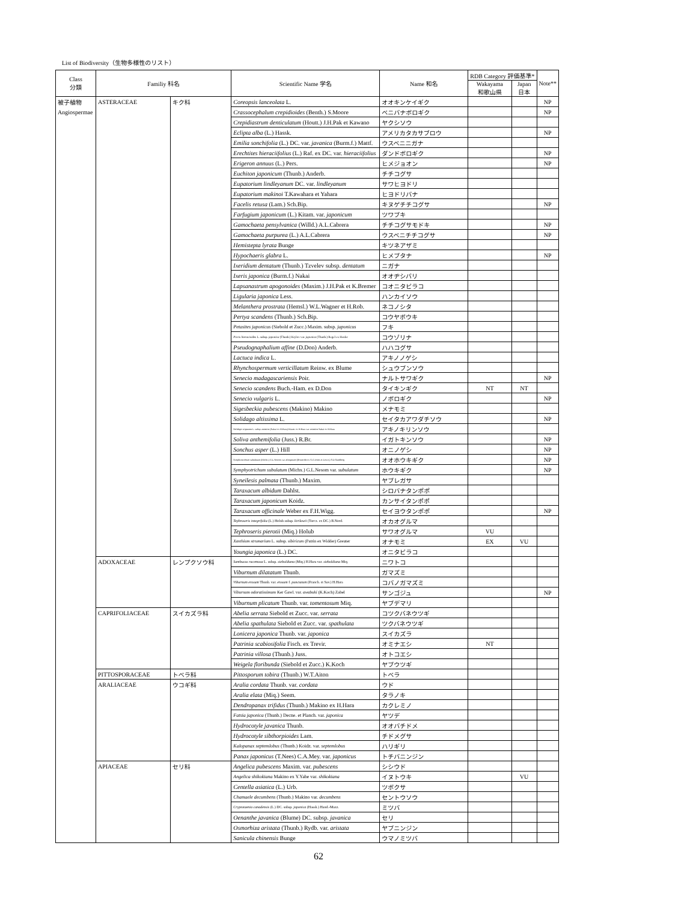List of Biodiversity（生物多様性のリスト）
| Class 分類 | Familiy 科名 | | Scientific Name 学名 | Name 和名 | RDB Category 評価基準* | | Note** |
| --- | --- | --- | --- | --- | --- | --- | --- |
| | | | | | Wakayama 和歌山県 | Japan 日本 | |
| 被子植物 | ASTERACEAE | キク科 | Coreopsis lanceolata L. | オオキンケイギク | | | NP |
| Angiospermae | | | Crassocephalum crepidioides (Benth.) S.Moore | ベニバナボロギク | | | NP |
| | | | Crepidiastrum denticulatum (Houtt.) J.H.Pak et Kawano | ヤクシソウ | | | |
| | | | Eclipta alba (L.) Hassk. | アメリカタカサブロウ | | | NP |
| | | | Emilia sonchifolia (L.) DC. var. javanica (Burm.f.) Mattf. | ウスベニニガナ | | | |
| | | | Erechtites hieraciifolius (L.) Raf. ex DC. var. hieraciifolius | ダンドボロギク | | | NP |
| | | | Erigeron annuus (L.) Pers. | ヒメジョオン | | | NP |
| | | | Euchiton japonicum (Thunb.) Anderb. | チチコグサ | | | |
| | | | Eupatorium lindleyanum DC. var. lindleyanum | サワヒヨドリ | | | |
| | | | Eupatorium makinoi T.Kawahara et Yahara | ヒヨドリバナ | | | |
| | | | Facelis retusa (Lam.) Sch.Bip. | キヌゲチチコグサ | | | NP |
| | | | Farfugium japonicum (L.) Kitam. var. japonicum | ツワブキ | | | |
| | | | Gamochaeta pensylvanica (Willd.) A.L.Cabrera | チチコグサモドキ | | | NP |
| | | | Gamochaeta purpurea (L.) A.L.Cabrera | ウスベニチチコグサ | | | NP |
| | | | Hemistepta lyrata Bunge | キツネアザミ | | | |
| | | | Hypochaeris glabra L. | ヒメブタナ | | | NP |
| | | | Ixeridium dentatum (Thunb.) Tzvelev subsp. dentatum | ニガナ | | | |
| | | | Ixeris japonica (Burm.f.) Nakai | オオヂシバリ | | | |
| | | | Lapsanastrum apogonoides (Maxim.) J.H.Pak et K.Bremer | コオニタビラコ | | | |
| | | | Ligularia japonica Less. | ハンカイソウ | | | |
| | | | Melanthera prostrata (Hemsl.) W.L.Wagner et H.Rob. | ネコノシタ | | | |
| | | | Pertya scandens (Thunb.) Sch.Bip. | コウヤボウキ | | | |
| | | | Petasites japonicus (Siebold et Zucc.) Maxim. subsp. japonicus | フキ | | | |
| | | | Picris hieracioides L. subsp. japonica (Thunb.) Krylov var. japonica (Thunb.) Regel ex Herder | コウゾリナ | | | |
| | | | Pseudognaphalium affine (D.Don) Anderb. | ハハコグサ | | | |
| | | | Lactuca indica L. | アキノノゲシ | | | |
| | | | Rhynchospermum verticillatum Reinw. ex Blume | シュウブンソウ | | | |
| | | | Senecio madagascariensis Poir. | ナルトサワギク | | | NP |
| | | | Senecio scandens Buch.-Ham. ex D.Don | タイキンギク | NT | NT | |
| | | | Senecio vulgaris L. | ノボロギク | | | NP |
| | | | Sigesbeckia pubescens (Makino) Makino | メナモミ | | | |
| | | | Solidago altissima L. | セイタカアワダチソウ | | | NP |
| | | | Solidago virgaurea L. subsp. asiatica (Nakai ex H.Hara) Kitam. ex H.Hara var. asiatica Nakai ex H.Hara | アキノキリンソウ | | | |
| | | | Soliva anthemifolia (Juss.) R.Br. | イガトキンソウ | | | NP |
| | | | Sonchus asper (L.) Hill | オニノゲシ | | | NP |
| | | | Symphyotrichum subulatum (Michx.) G.L.Nesom var. elongatum (Bosserdet ex A.G.Jones et Lowry) S.D.Sundberg | オオホウキギク | | | NP |
| | | | Symphyotrichum subulatum (Michx.) G.L.Nesom var. subulatum | ホウキギク | | | NP |
| | | | Syneilesis palmata (Thunb.) Maxim. | ヤブレガサ | | | |
| | | | Taraxacum albidum Dahlst. | シロバナタンポポ | | | |
| | | | Taraxacum japonicum Koidz. | カンサイタンポポ | | | |
| | | | Taraxacum officinale Weber ex F.H.Wigg. | セイヨウタンポポ | | | NP |
| | | | Tephroseris integrifolia (L.) Holub subsp. kirilowii (Turcz. ex DC.) B.Nord. | オカオグルマ | | | |
| | | | Tephroseris pierotii (Miq.) Holub | サワオグルマ | VU | | |
| | | | Xanthium strumarium L. subsp. sibiricum (Patrin ex Widder) Greuter | オナモミ | EX | VU | |
| | | | Youngia japonica (L.) DC. | オニタビラコ | | | |
| | ADOXACEAE | レンプクソウ科 | Sambucus racemosa L. subsp. sieboldiana (Miq.) H.Hara var. sieboldiana Miq. | ニワトコ | | | |
| | | | Viburnum dilatatum Thunb. | ガマズミ | | | |
| | | | Viburnum erosum Thunb. var. erosum f. punctatum (Franch. et Sav.) H.Hara | コバノガマズミ | | | |
| | | | Viburnum odoratissimum Ker Gawl. var. awabuki (K.Koch) Zabel | サンゴジュ | | | NP |
| | | | Viburnum plicatum Thunb. var. tomentosum Miq. | ヤブデマリ | | | |
| | CAPRIFOLIACEAE | スイカズラ科 | Abelia serrata Siebold et Zucc. var. serrata | コツクバネウツギ | | | |
| | | | Abelia spathulata Siebold et Zucc. var. spathulata | ツクバネウツギ | | | |
| | | | Lonicera japonica Thunb. var. japonica | スイカズラ | | | |
| | | | Patrinia scabiosifolia Fisch. ex Trevir. | オミナエシ | NT | | |
| | | | Patrinia villosa (Thunb.) Juss. | オトコエシ | | | |
| | | | Weigela floribunda (Siebold et Zucc.) K.Koch | ヤブウツギ | | | |
| | PITTOSPORACEAE | トベラ科 | Pittosporum tobira (Thunb.) W.T.Aiton | トベラ | | | |
| | ARALIACEAE | ウコギ科 | Aralia cordata Thunb. var. cordata | ウド | | | |
| | | | Aralia elata (Miq.) Seem. | タラノキ | | | |
| | | | Dendropanax trifidus (Thunb.) Makino ex H.Hara | カクレミノ | | | |
| | | | Fatsia japonica (Thunb.) Decne. et Planch. var. japonica | ヤツデ | | | |
| | | | Hydrocotyle javanica Thunb. | オオバチドメ | | | |
| | | | Hydrocotyle sibthorpioides Lam. | チドメグサ | | | |
| | | | Kalopanax septemlobus (Thunb.) Koidz. var. septemlobus | ハリギリ | | | |
| | | | Panax japonicus (T.Nees) C.A.Mey. var. japonicus | トチバニンジン | | | |
| | APIACEAE | セリ科 | Angelica pubescens Maxim. var. pubescens | シシウド | | | |
| | | | Angelica shikokiana Makino ex Y.Yabe var. shikokiana | イヌトウキ | | VU | |
| | | | Centella asiatica (L.) Urb. | ツボクサ | | | |
| | | | Chamaele decumbens (Thunb.) Makino var. decumbens | セントウソウ | | | |
| | | | Cryptotaenia canadensis (L.) DC. subsp. japonica (Hassk.) Hand.-Mazz. | ミツバ | | | |
| | | | Oenanthe javanica (Blume) DC. subsp. javanica | セリ | | | |
| | | | Osmorhiza aristata (Thunb.) Rydb. var. aristata | ヤブニンジン | | | |
| | | | Sanicula chinensis Bunge | ウマノミツバ | | | |
62